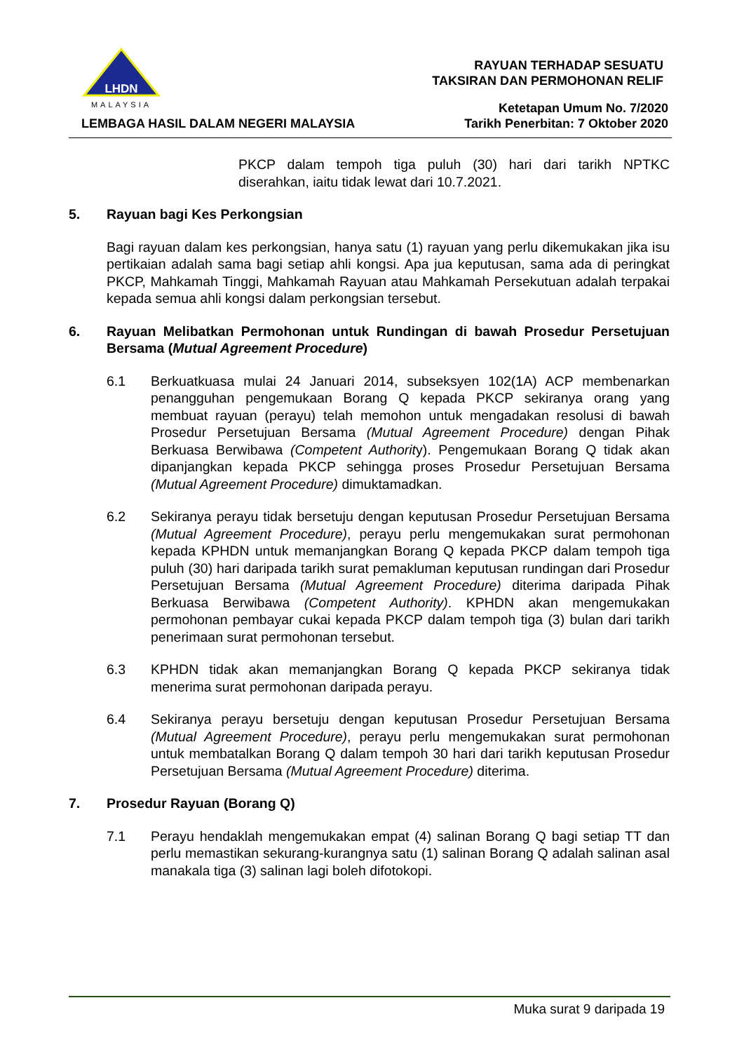LHDN
MALAYSIA
LEMBAGA HASIL DALAM NEGERI MALAYSIA
RAYUAN TERHADAP SESUATU
TAKSIRAN DAN PERMOHONAN RELIF
Ketetapan Umum No. 7/2020
Tarikh Penerbitan: 7 Oktober 2020
PKCP dalam tempoh tiga puluh (30) hari dari tarikh NPTKC diserahkan, iaitu tidak lewat dari 10.7.2021.
5. Rayuan bagi Kes Perkongsian
Bagi rayuan dalam kes perkongsian, hanya satu (1) rayuan yang perlu dikemukakan jika isu pertikaian adalah sama bagi setiap ahli kongsi. Apa jua keputusan, sama ada di peringkat PKCP, Mahkamah Tinggi, Mahkamah Rayuan atau Mahkamah Persekutuan adalah terpakai kepada semua ahli kongsi dalam perkongsian tersebut.
6. Rayuan Melibatkan Permohonan untuk Rundingan di bawah Prosedur Persetujuan Bersama (Mutual Agreement Procedure)
6.1 Berkuatkuasa mulai 24 Januari 2014, subseksyen 102(1A) ACP membenarkan penangguhan pengemukaan Borang Q kepada PKCP sekiranya orang yang membuat rayuan (perayu) telah memohon untuk mengadakan resolusi di bawah Prosedur Persetujuan Bersama (Mutual Agreement Procedure) dengan Pihak Berkuasa Berwibawa (Competent Authority). Pengemukaan Borang Q tidak akan dipanjangkan kepada PKCP sehingga proses Prosedur Persetujuan Bersama (Mutual Agreement Procedure) dimuktamadkan.
6.2 Sekiranya perayu tidak bersetuju dengan keputusan Prosedur Persetujuan Bersama (Mutual Agreement Procedure), perayu perlu mengemukakan surat permohonan kepada KPHDN untuk memanjangkan Borang Q kepada PKCP dalam tempoh tiga puluh (30) hari daripada tarikh surat pemakluman keputusan rundingan dari Prosedur Persetujuan Bersama (Mutual Agreement Procedure) diterima daripada Pihak Berkuasa Berwibawa (Competent Authority). KPHDN akan mengemukakan permohonan pembayar cukai kepada PKCP dalam tempoh tiga (3) bulan dari tarikh penerimaan surat permohonan tersebut.
6.3 KPHDN tidak akan memanjangkan Borang Q kepada PKCP sekiranya tidak menerima surat permohonan daripada perayu.
6.4 Sekiranya perayu bersetuju dengan keputusan Prosedur Persetujuan Bersama (Mutual Agreement Procedure), perayu perlu mengemukakan surat permohonan untuk membatalkan Borang Q dalam tempoh 30 hari dari tarikh keputusan Prosedur Persetujuan Bersama (Mutual Agreement Procedure) diterima.
7. Prosedur Rayuan (Borang Q)
7.1 Perayu hendaklah mengemukakan empat (4) salinan Borang Q bagi setiap TT dan perlu memastikan sekurang-kurangnya satu (1) salinan Borang Q adalah salinan asal manakala tiga (3) salinan lagi boleh difotokopi.
Muka surat 9 daripada 19